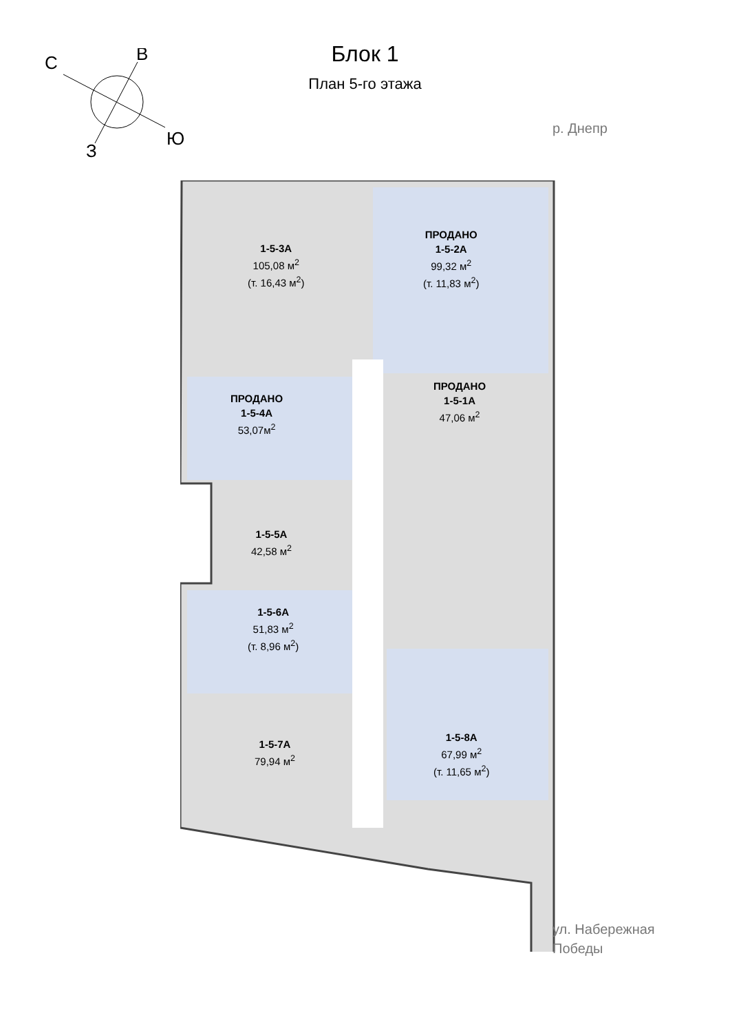Блок 1
План 5-го этажа
р. Днепр
С
В
Ю
З
1-5-3А
105,08 м<sup>2</sup>
(т. 16,43 м<sup>2</sup>)
ПРОДАНО
1-5-2А
99,32 м<sup>2</sup>
(т. 11,83 м<sup>2</sup>)
ПРОДАНО
1-5-4А
53,07м<sup>2</sup>
ПРОДАНО
1-5-1А
47,06 м<sup>2</sup>
1-5-5А
42,58 м<sup>2</sup>
1-5-6А
51,83 м<sup>2</sup>
(т. 8,96 м<sup>2</sup>)
1-5-8А
67,99 м<sup>2</sup>
(т. 11,65 м<sup>2</sup>)
1-5-7А
79,94 м<sup>2</sup>
ул. Набережная
Победы